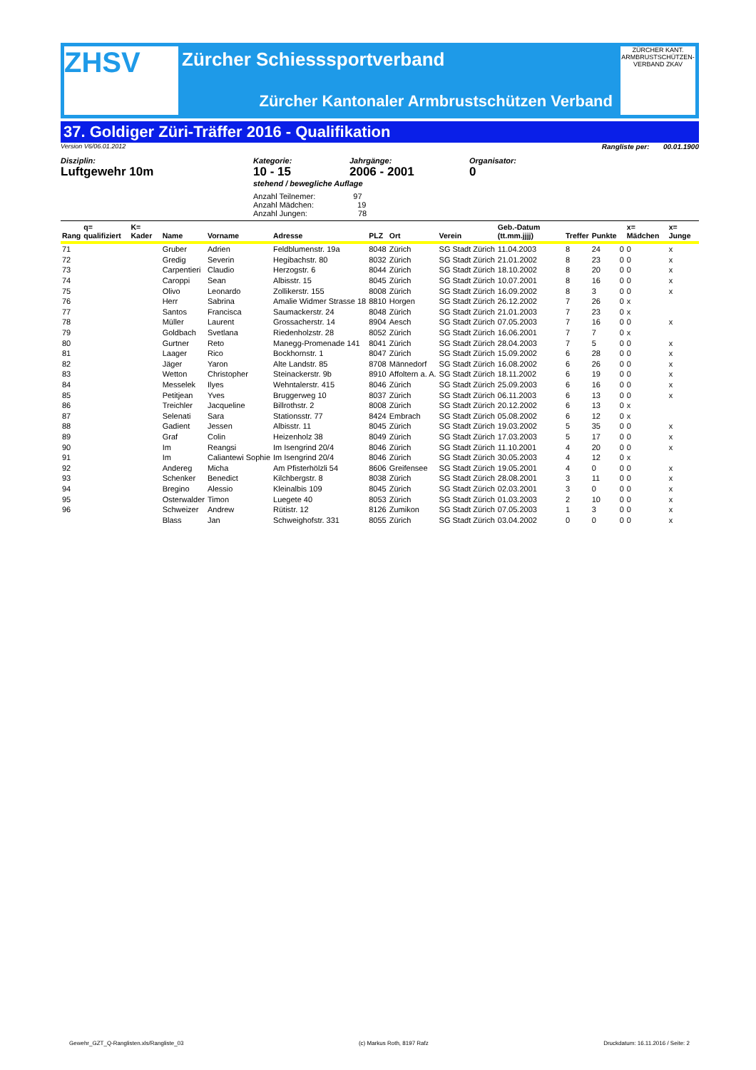ZHSV
Zürcher Schiesssportverband
Zürcher Kantonaler Armbrustschützen Verband
ZÜRCHER KANT. ARMBRUSTSCHÜTZEN-VERBAND ZKAV
37. Goldiger Züri-Träffer 2016 - Qualifikation
Version V6/06.01.2012 Rangliste per: 00.01.1900
Disziplin:
Luftgewehr 10m
Kategorie:
10 - 15
Jahrgänge:
2006 - 2001
Organisator:
0
stehend / bewegliche Auflage
Anzahl Teilnemer: 97
Anzahl Mädchen: 19
Anzahl Jungen: 78
| Rang | q= qualifiziert | K= Kader | Name | Vorname | Adresse | PLZ | Ort | Verein | Geb.-Datum (tt.mm.jjjj) | Treffer | Punkte | | x= Mädchen | x= Junge |
| --- | --- | --- | --- | --- | --- | --- | --- | --- | --- | --- | --- | --- | --- | --- |
| 71 | | | Gruber | Adrien | Feldblumenstr. 19a | 8048 | Zürich | SG Stadt Zürich | 11.04.2003 | 8 | 24 | 0 | 0 | x |
| 72 | | | Gredig | Severin | Hegibachstr. 80 | 8032 | Zürich | SG Stadt Zürich | 21.01.2002 | 8 | 23 | 0 | 0 | x |
| 73 | | | Carpentieri | Claudio | Herzogstr. 6 | 8044 | Zürich | SG Stadt Zürich | 18.10.2002 | 8 | 20 | 0 | 0 | x |
| 74 | | | Caroppi | Sean | Albisstr. 15 | 8045 | Zürich | SG Stadt Zürich | 10.07.2001 | 8 | 16 | 0 | 0 | x |
| 75 | | | Olivo | Leonardo | Zollikerstr. 155 | 8008 | Zürich | SG Stadt Zürich | 16.09.2002 | 8 | 3 | 0 | 0 | x |
| 76 | | | Herr | Sabrina | Amalie Widmer Strasse 18 | 8810 | Horgen | SG Stadt Zürich | 26.12.2002 | 7 | 26 | 0 | x | |
| 77 | | | Santos | Francisca | Saumackerstr. 24 | 8048 | Zürich | SG Stadt Zürich | 21.01.2003 | 7 | 23 | 0 | x | |
| 78 | | | Müller | Laurent | Grossacherstr. 14 | 8904 | Aesch | SG Stadt Zürich | 07.05.2003 | 7 | 16 | 0 | 0 | x |
| 79 | | | Goldbach | Svetlana | Riedenholzstr. 28 | 8052 | Zürich | SG Stadt Zürich | 16.06.2001 | 7 | 7 | 0 | x | |
| 80 | | | Gurtner | Reto | Manegg-Promenade 141 | 8041 | Zürich | SG Stadt Zürich | 28.04.2003 | 7 | 5 | 0 | 0 | x |
| 81 | | | Laager | Rico | Bockhornstr. 1 | 8047 | Zürich | SG Stadt Zürich | 15.09.2002 | 6 | 28 | 0 | 0 | x |
| 82 | | | Jäger | Yaron | Alte Landstr. 85 | 8708 | Männedorf | SG Stadt Zürich | 16.08.2002 | 6 | 26 | 0 | 0 | x |
| 83 | | | Wetton | Christopher | Steinackerstr. 9b | 8910 | Affoltern a. A. | SG Stadt Zürich | 18.11.2002 | 6 | 19 | 0 | 0 | x |
| 84 | | | Messelek | Ilyes | Wehntalerstr. 415 | 8046 | Zürich | SG Stadt Zürich | 25.09.2003 | 6 | 16 | 0 | 0 | x |
| 85 | | | Petitjean | Yves | Bruggerweg 10 | 8037 | Zürich | SG Stadt Zürich | 06.11.2003 | 6 | 13 | 0 | 0 | x |
| 86 | | | Treichler | Jacqueline | Billrothstr. 2 | 8008 | Zürich | SG Stadt Zürich | 20.12.2002 | 6 | 13 | 0 | x | |
| 87 | | | Selenati | Sara | Stationsstr. 77 | 8424 | Embrach | SG Stadt Zürich | 05.08.2002 | 6 | 12 | 0 | x | |
| 88 | | | Gadient | Jessen | Albisstr. 11 | 8045 | Zürich | SG Stadt Zürich | 19.03.2002 | 5 | 35 | 0 | 0 | x |
| 89 | | | Graf | Colin | Heizenholz 38 | 8049 | Zürich | SG Stadt Zürich | 17.03.2003 | 5 | 17 | 0 | 0 | x |
| 90 | | | Im | Reangsi | Im Isengrind 20/4 | 8046 | Zürich | SG Stadt Zürich | 11.10.2001 | 4 | 20 | 0 | 0 | x |
| 91 | | | Im | Caliantewi Sophie | Im Isengrind 20/4 | 8046 | Zürich | SG Stadt Zürich | 30.05.2003 | 4 | 12 | 0 | x | |
| 92 | | | Andereg | Micha | Am Pfisterhölzli 54 | 8606 | Greifensee | SG Stadt Zürich | 19.05.2001 | 4 | 0 | 0 | 0 | x |
| 93 | | | Schenker | Benedict | Kilchbergstr. 8 | 8038 | Zürich | SG Stadt Zürich | 28.08.2001 | 3 | 11 | 0 | 0 | x |
| 94 | | | Bregino | Alessio | Kleinalbis 109 | 8045 | Zürich | SG Stadt Zürich | 02.03.2001 | 3 | 0 | 0 | 0 | x |
| 95 | | | Osterwalder | Timon | Luegete 40 | 8053 | Zürich | SG Stadt Zürich | 01.03.2003 | 2 | 10 | 0 | 0 | x |
| 96 | | | Schweizer | Andrew | Rütistr. 12 | 8126 | Zumikon | SG Stadt Zürich | 07.05.2003 | 1 | 3 | 0 | 0 | x |
| | | | Blass | Jan | Schweighofstr. 331 | 8055 | Zürich | SG Stadt Zürich | 03.04.2002 | 0 | 0 | 0 | 0 | x |
Gewehr_GZT_Q-Ranglisten.xls/Rangliste_03 (c) Markus Roth, 8197 Rafz Druckdatum: 16.11.2016 / Seite: 2